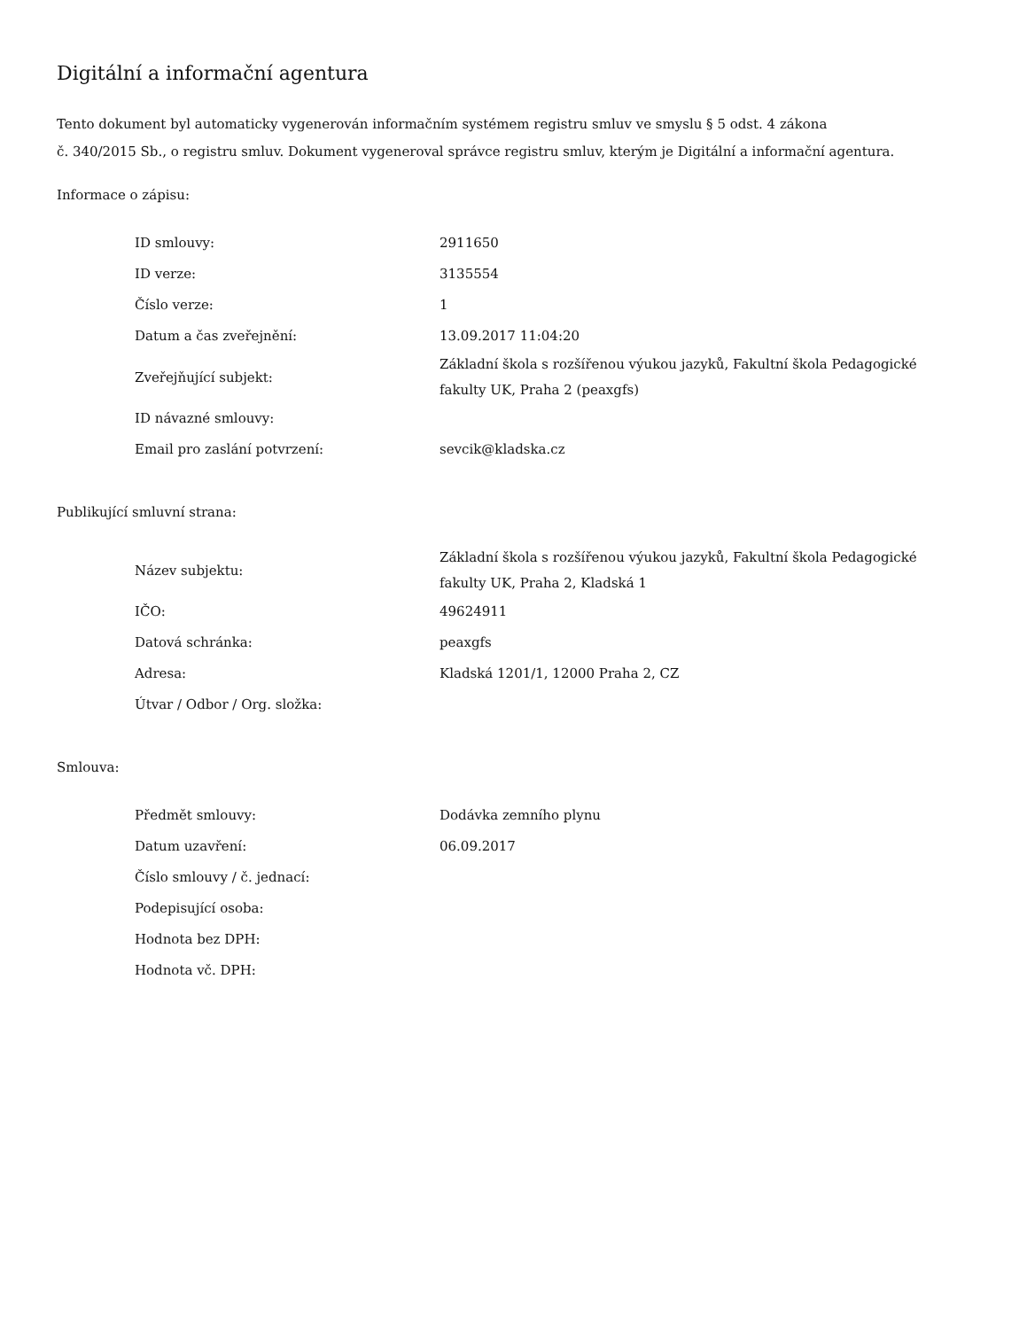Digitální a informační agentura
Tento dokument byl automaticky vygenerován informačním systémem registru smluv ve smyslu § 5 odst. 4 zákona
č. 340/2015 Sb., o registru smluv. Dokument vygeneroval správce registru smluv, kterým je Digitální a informační agentura.
Informace o zápisu:
| ID smlouvy: | 2911650 |
| ID verze: | 3135554 |
| Číslo verze: | 1 |
| Datum a čas zveřejnění: | 13.09.2017 11:04:20 |
| Zveřejňující subjekt: | Základní škola s rozšířenou výukou jazyků, Fakultní škola Pedagogické fakulty UK, Praha 2 (peaxgfs) |
| ID návazné smlouvy: | |
| Email pro zaslání potvrzení: | sevcik@kladska.cz |
Publikující smluvní strana:
| Název subjektu: | Základní škola s rozšířenou výukou jazyků, Fakultní škola Pedagogické fakulty UK, Praha 2, Kladská 1 |
| IČO: | 49624911 |
| Datová schránka: | peaxgfs |
| Adresa: | Kladská 1201/1, 12000 Praha 2, CZ |
| Útvar / Odbor / Org. složka: | |
Smlouva:
| Předmět smlouvy: | Dodávka zemního plynu |
| Datum uzavření: | 06.09.2017 |
| Číslo smlouvy / č. jednací: | |
| Podepisující osoba: | |
| Hodnota bez DPH: | |
| Hodnota vč. DPH: | |